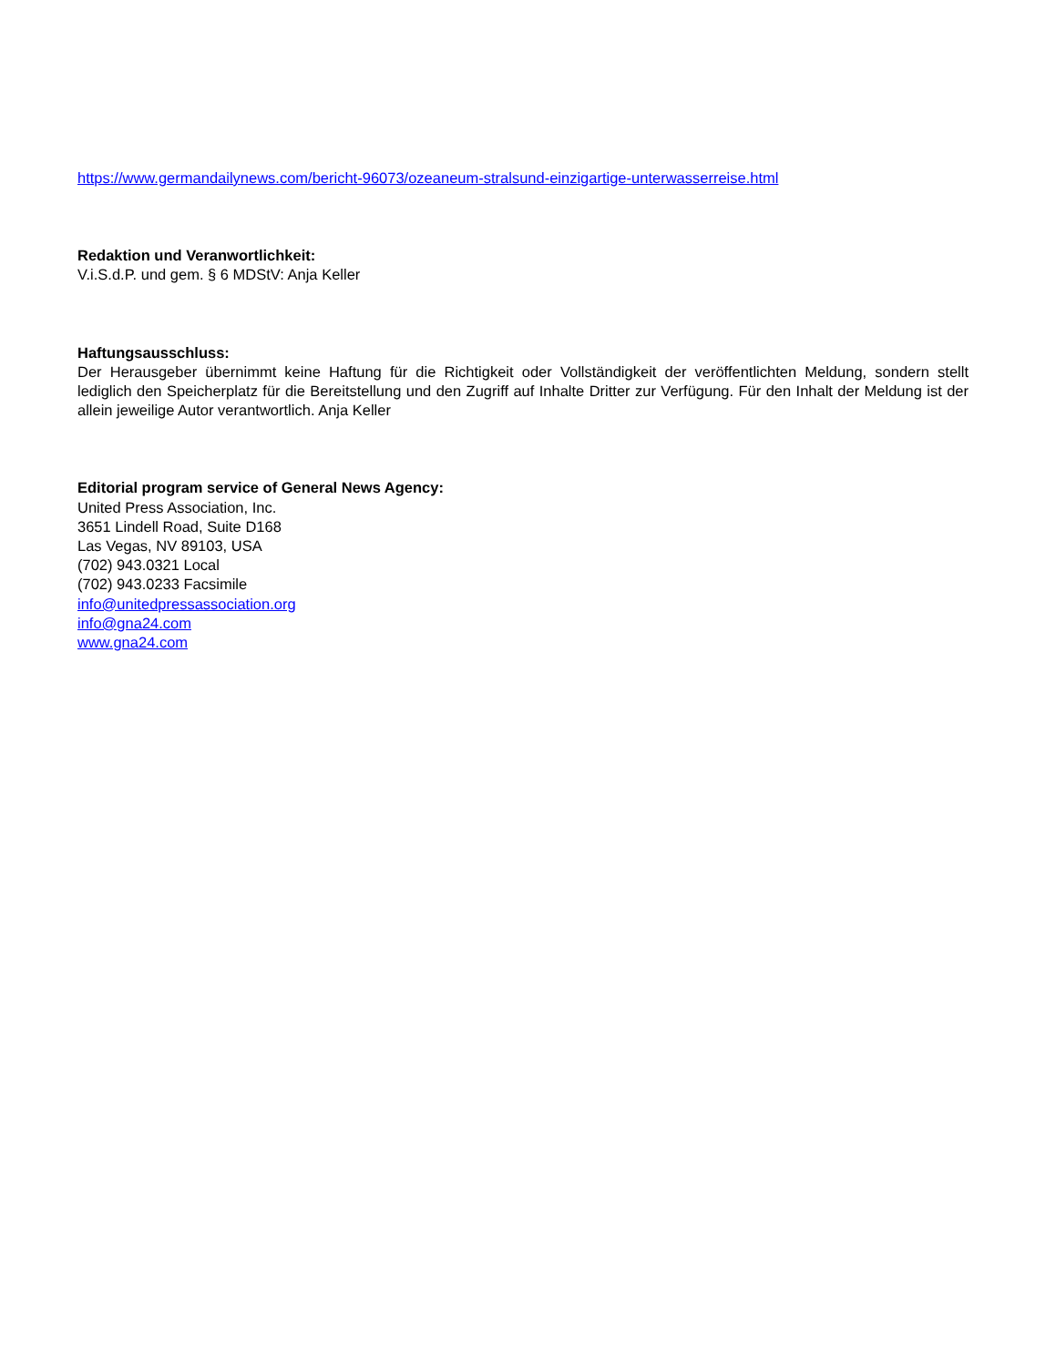https://www.germandailynews.com/bericht-96073/ozeaneum-stralsund-einzigartige-unterwasserreise.html
Redaktion und Veranwortlichkeit:
V.i.S.d.P. und gem. § 6 MDStV: Anja Keller
Haftungsausschluss:
Der Herausgeber übernimmt keine Haftung für die Richtigkeit oder Vollständigkeit der veröffentlichten Meldung, sondern stellt lediglich den Speicherplatz für die Bereitstellung und den Zugriff auf Inhalte Dritter zur Verfügung. Für den Inhalt der Meldung ist der allein jeweilige Autor verantwortlich. Anja Keller
Editorial program service of General News Agency:
United Press Association, Inc.
3651 Lindell Road, Suite D168
Las Vegas, NV 89103, USA
(702) 943.0321 Local
(702) 943.0233 Facsimile
info@unitedpressassociation.org
info@gna24.com
www.gna24.com